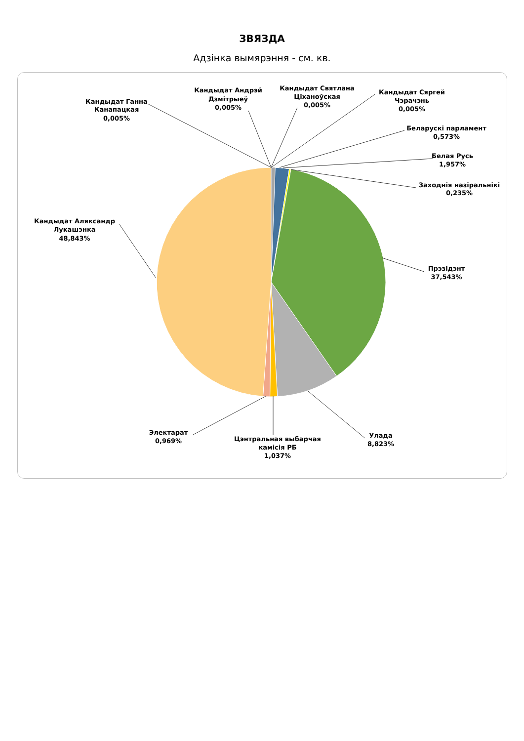ЗВЯЗДА
Адзінка вымярэння - см. кв.
Кандыдат Святлана
Ціханоўская
0,005%
Кандыдат Андрэй
Дзмітрыеў
0,005%
Кандыдат Сяргей
Чэрачэнь
0,005%
Кандыдат Ганна
Канапацкая
0,005%
Беларускі парламент
0,573%
Белая Русь
1,957%
Заходнія назіральнікі
0,235%
Кандыдат Аляксандр
Лукашэнка
48,843%
Прэзідэнт
37,543%
Электарат
0,969%
Улада
8,823%
Цэнтральная выбарчая
камісія РБ
1,037%